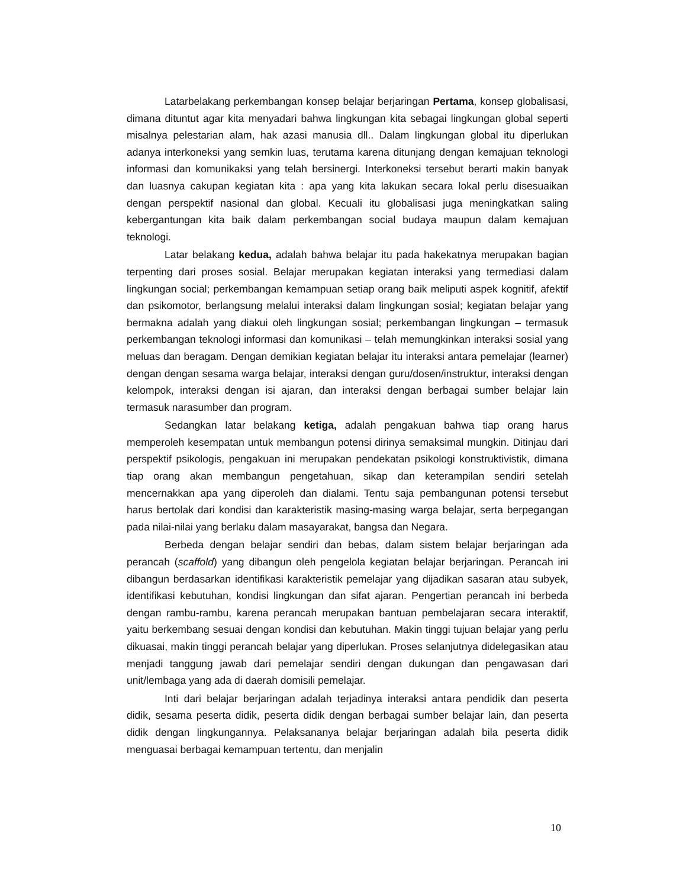Latarbelakang perkembangan konsep belajar berjaringan Pertama, konsep globalisasi, dimana dituntut agar kita menyadari bahwa lingkungan kita sebagai lingkungan global seperti misalnya pelestarian alam, hak azasi manusia dll.. Dalam lingkungan global itu diperlukan adanya interkoneksi yang semkin luas, terutama karena ditunjang dengan kemajuan teknologi informasi dan komunikaksi yang telah bersinergi. Interkoneksi tersebut berarti makin banyak dan luasnya cakupan kegiatan kita : apa yang kita lakukan secara lokal perlu disesuaikan dengan perspektif nasional dan global. Kecuali itu globalisasi juga meningkatkan saling kebergantungan kita baik dalam perkembangan social budaya maupun dalam kemajuan teknologi.
Latar belakang kedua, adalah bahwa belajar itu pada hakekatnya merupakan bagian terpenting dari proses sosial. Belajar merupakan kegiatan interaksi yang termediasi dalam lingkungan social; perkembangan kemampuan setiap orang baik meliputi aspek kognitif, afektif dan psikomotor, berlangsung melalui interaksi dalam lingkungan sosial; kegiatan belajar yang bermakna adalah yang diakui oleh lingkungan sosial; perkembangan lingkungan – termasuk perkembangan teknologi informasi dan komunikasi – telah memungkinkan interaksi sosial yang meluas dan beragam. Dengan demikian kegiatan belajar itu interaksi antara pemelajar (learner) dengan dengan sesama warga belajar, interaksi dengan guru/dosen/instruktur, interaksi dengan kelompok, interaksi dengan isi ajaran, dan interaksi dengan berbagai sumber belajar lain termasuk narasumber dan program.
Sedangkan latar belakang ketiga, adalah pengakuan bahwa tiap orang harus memperoleh kesempatan untuk membangun potensi dirinya semaksimal mungkin. Ditinjau dari perspektif psikologis, pengakuan ini merupakan pendekatan psikologi konstruktivistik, dimana tiap orang akan membangun pengetahuan, sikap dan keterampilan sendiri setelah mencernakkan apa yang diperoleh dan dialami. Tentu saja pembangunan potensi tersebut harus bertolak dari kondisi dan karakteristik masing-masing warga belajar, serta berpegangan pada nilai-nilai yang berlaku dalam masayarakat, bangsa dan Negara.
Berbeda dengan belajar sendiri dan bebas, dalam sistem belajar berjaringan ada perancah (scaffold) yang dibangun oleh pengelola kegiatan belajar berjaringan. Perancah ini dibangun berdasarkan identifikasi karakteristik pemelajar yang dijadikan sasaran atau subyek, identifikasi kebutuhan, kondisi lingkungan dan sifat ajaran. Pengertian perancah ini berbeda dengan rambu-rambu, karena perancah merupakan bantuan pembelajaran secara interaktif, yaitu berkembang sesuai dengan kondisi dan kebutuhan. Makin tinggi tujuan belajar yang perlu dikuasai, makin tinggi perancah belajar yang diperlukan. Proses selanjutnya didelegasikan atau menjadi tanggung jawab dari pemelajar sendiri dengan dukungan dan pengawasan dari unit/lembaga yang ada di daerah domisili pemelajar.
Inti dari belajar berjaringan adalah terjadinya interaksi antara pendidik dan peserta didik, sesama peserta didik, peserta didik dengan berbagai sumber belajar lain, dan peserta didik dengan lingkungannya. Pelaksananya belajar berjaringan adalah bila peserta didik menguasai berbagai kemampuan tertentu, dan menjalin
10